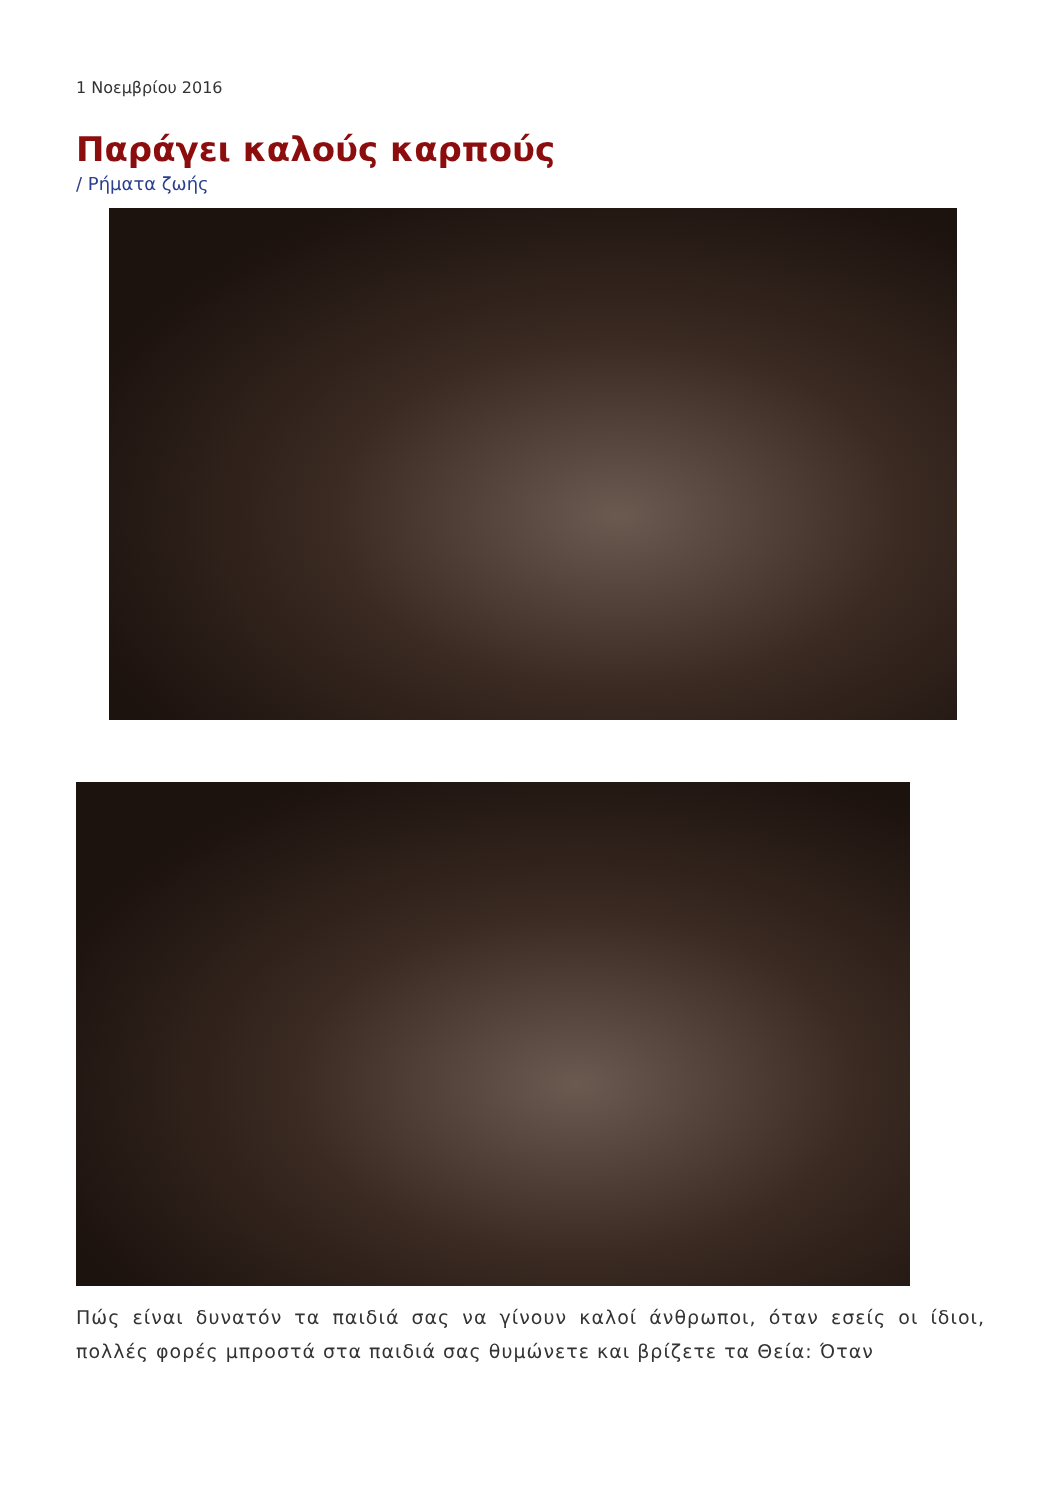1 Νοεμβρίου 2016
Παράγει καλούς καρπούς
/ Ρήματα ζωής
Πώς είναι δυνατόν τα παιδιά σας να γίνουν καλοί άνθρωποι, όταν εσείς οι ίδιοι, πολλές φορές μπροστά στα παιδιά σας θυμώνετε και βρίζετε τα Θεία: Όταν